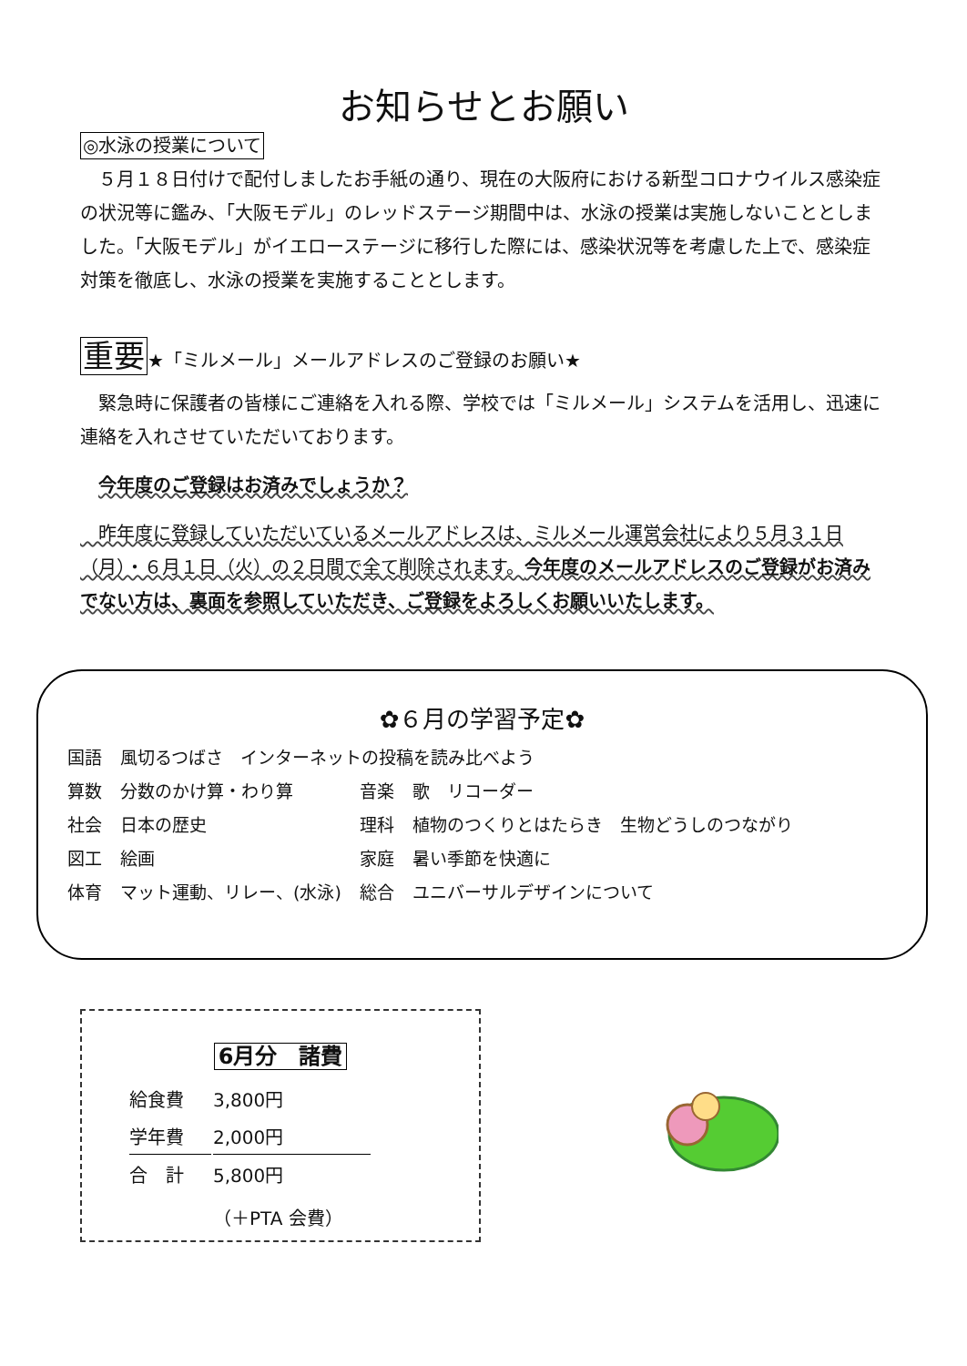お知らせとお願い
◎水泳の授業について
　５月１８日付けで配付しましたお手紙の通り、現在の大阪府における新型コロナウイルス感染症の状況等に鑑み、「大阪モデル」のレッドステージ期間中は、水泳の授業は実施しないこととしました。「大阪モデル」がイエローステージに移行した際には、感染状況等を考慮した上で、感染症対策を徹底し、水泳の授業を実施することとします。
重要★「ミルメール」メールアドレスのご登録のお願い★
　緊急時に保護者の皆様にご連絡を入れる際、学校では「ミルメール」システムを活用し、迅速に連絡を入れさせていただいております。
　今年度のご登録はお済みでしょうか？
　昨年度に登録していただいているメールアドレスは、ミルメール運営会社により５月３１日（月）・６月１日（火）の２日間で全て削除されます。今年度のメールアドレスのご登録がお済みでない方は、裏面を参照していただき、ご登録をよろしくお願いいたします。
✿６月の学習予定✿
| 国語 | 風切るつばさ インターネットの投稿を読み比べよう | | |
| 算数 | 分数のかけ算・わり算 | 音楽 | 歌 リコーダー |
| 社会 | 日本の歴史 | 理科 | 植物のつくりとはたらき 生物どうしのつながり |
| 図工 | 絵画 | 家庭 | 暑い季節を快適に |
| 体育 | マット運動、リレー、(水泳) | 総合 | ユニバーサルデザインについて |
6月分　諸費
| 給食費 | 3,800円 |
| 学年費 | 2,000円 |
| 合 計 | 5,800円 |
| | （＋PTA 会費） |